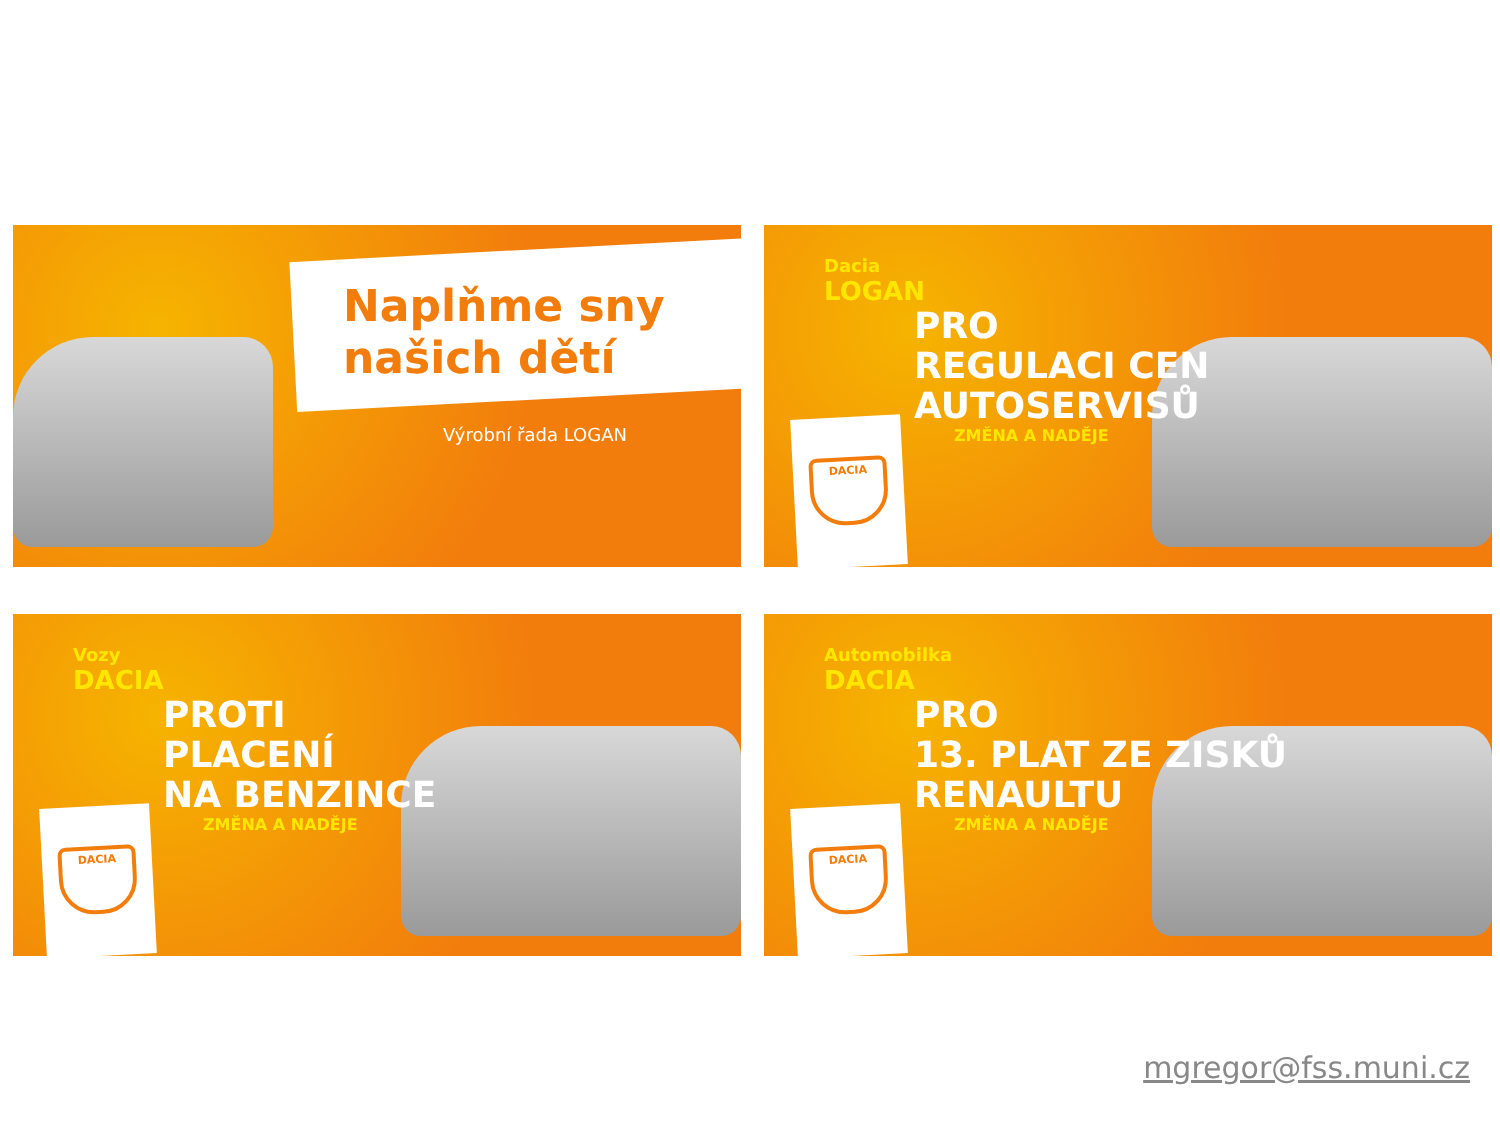Naplňme sny
našich dětí
Výrobní řada LOGAN
DACIA
Dacia
LOGAN
PRO
REGULACI CEN
AUTOSERVISŮ
ZMĚNA A NADĚJE
DACIA
Vozy
DACIA
PROTI
PLACENÍ
NA BENZINCE
ZMĚNA A NADĚJE
DACIA
Automobilka
DACIA
PRO
13. PLAT ZE ZISKŮ
RENAULTU
ZMĚNA A NADĚJE
mgregor@fss.muni.cz